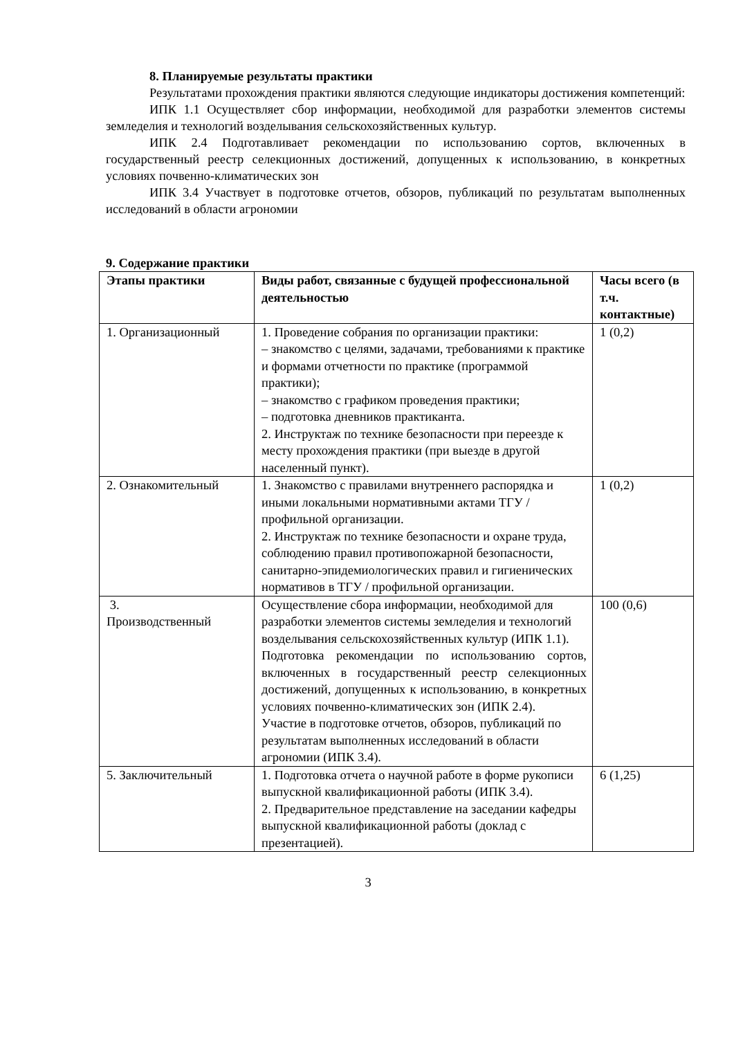8. Планируемые результаты практики
Результатами прохождения практики являются следующие индикаторы достижения компетенций:
ИПК 1.1 Осуществляет сбор информации, необходимой для разработки элементов системы земледелия и технологий возделывания сельскохозяйственных культур.
ИПК 2.4 Подготавливает рекомендации по использованию сортов, включенных в государственный реестр селекционных достижений, допущенных к использованию, в конкретных условиях почвенно-климатических зон
ИПК 3.4 Участвует в подготовке отчетов, обзоров, публикаций по результатам выполненных исследований в области агрономии
9. Содержание практики
| Этапы практики | Виды работ, связанные с будущей профессиональной деятельностью | Часы всего (в т.ч. контактные) |
| --- | --- | --- |
| 1. Организационный | 1. Проведение собрания по организации практики: – знакомство с целями, задачами, требованиями к практике и формами отчетности по практике (программой практики); – знакомство с графиком проведения практики; – подготовка дневников практиканта. 2. Инструктаж по технике безопасности при переезде к месту прохождения практики (при выезде в другой населенный пункт). | 1 (0,2) |
| 2. Ознакомительный | 1. Знакомство с правилами внутреннего распорядка и иными локальными нормативными актами ТГУ / профильной организации. 2. Инструктаж по технике безопасности и охране труда, соблюдению правил противопожарной безопасности, санитарно-эпидемиологических правил и гигиенических нормативов в ТГУ / профильной организации. | 1 (0,2) |
| 3. Производственный | Осуществление сбора информации, необходимой для разработки элементов системы земледелия и технологий возделывания сельскохозяйственных культур (ИПК 1.1). Подготовка рекомендации по использованию сортов, включенных в государственный реестр селекционных достижений, допущенных к использованию, в конкретных условиях почвенно-климатических зон (ИПК 2.4). Участие в подготовке отчетов, обзоров, публикаций по результатам выполненных исследований в области агрономии (ИПК 3.4). | 100 (0,6) |
| 5. Заключительный | 1. Подготовка отчета о научной работе в форме рукописи выпускной квалификационной работы (ИПК 3.4). 2. Предварительное представление на заседании кафедры выпускной квалификационной работы (доклад с презентацией). | 6 (1,25) |
3